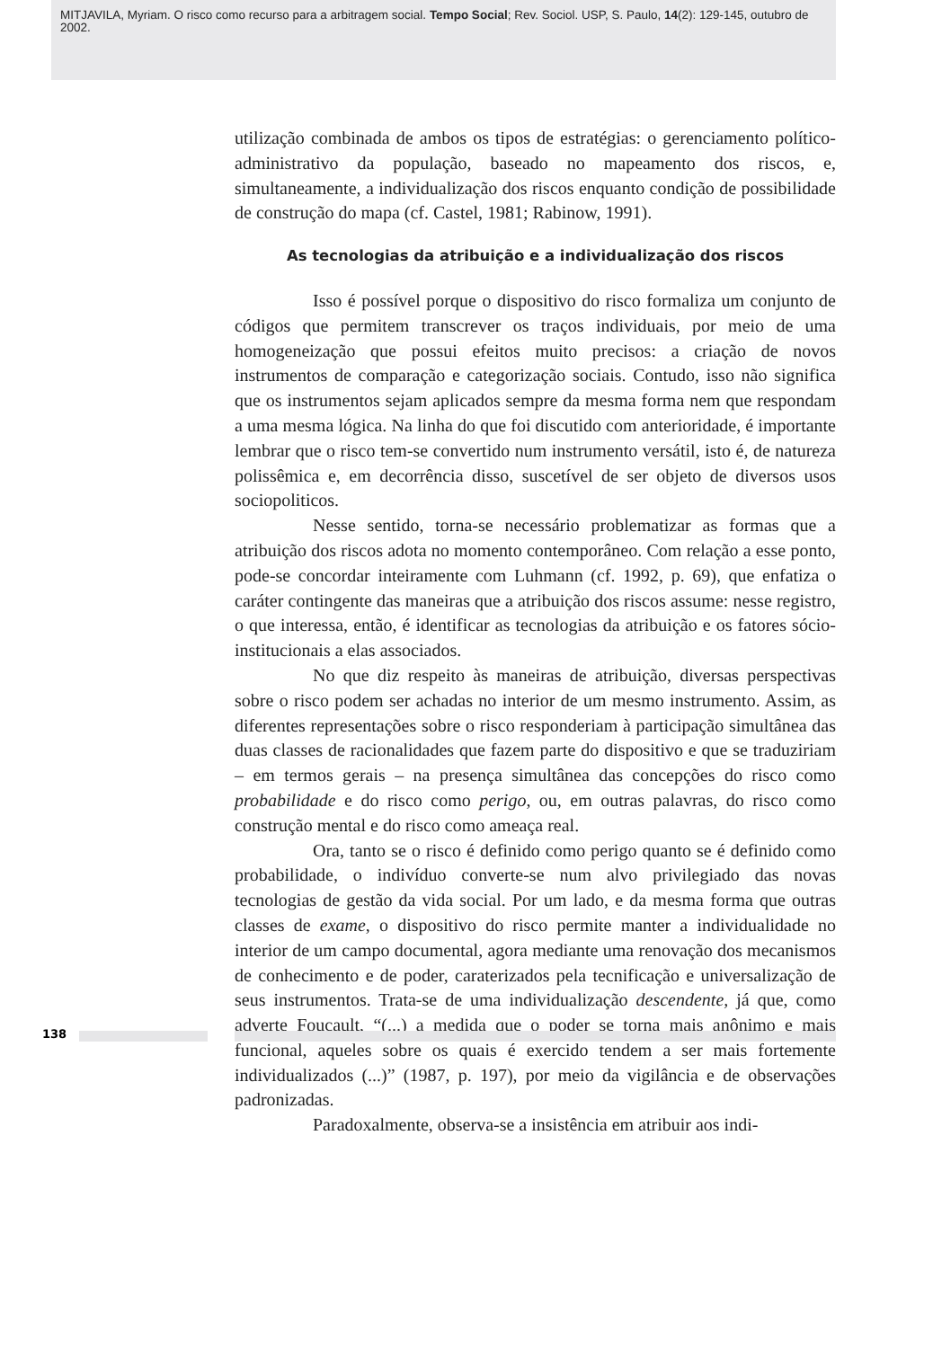MITJAVILA, Myriam. O risco como recurso para a arbitragem social. Tempo Social; Rev. Sociol. USP, S. Paulo, 14(2): 129-145, outubro de 2002.
utilização combinada de ambos os tipos de estratégias: o gerenciamento político-administrativo da população, baseado no mapeamento dos riscos, e, simultaneamente, a individualização dos riscos enquanto condição de possibilidade de construção do mapa (cf. Castel, 1981; Rabinow, 1991).
As tecnologias da atribuição e a individualização dos riscos
Isso é possível porque o dispositivo do risco formaliza um conjunto de códigos que permitem transcrever os traços individuais, por meio de uma homogeneização que possui efeitos muito precisos: a criação de novos instrumentos de comparação e categorização sociais. Contudo, isso não significa que os instrumentos sejam aplicados sempre da mesma forma nem que respondam a uma mesma lógica. Na linha do que foi discutido com anterioridade, é importante lembrar que o risco tem-se convertido num instrumento versátil, isto é, de natureza polissêmica e, em decorrência disso, suscetível de ser objeto de diversos usos sociopoliticos.
Nesse sentido, torna-se necessário problematizar as formas que a atribuição dos riscos adota no momento contemporâneo. Com relação a esse ponto, pode-se concordar inteiramente com Luhmann (cf. 1992, p. 69), que enfatiza o caráter contingente das maneiras que a atribuição dos riscos assume: nesse registro, o que interessa, então, é identificar as tecnologias da atribuição e os fatores sócio-institucionais a elas associados.
No que diz respeito às maneiras de atribuição, diversas perspectivas sobre o risco podem ser achadas no interior de um mesmo instrumento. Assim, as diferentes representações sobre o risco responderiam à participação simultânea das duas classes de racionalidades que fazem parte do dispositivo e que se traduziriam – em termos gerais – na presença simultânea das concepções do risco como probabilidade e do risco como perigo, ou, em outras palavras, do risco como construção mental e do risco como ameaça real.
Ora, tanto se o risco é definido como perigo quanto se é definido como probabilidade, o indivíduo converte-se num alvo privilegiado das novas tecnologias de gestão da vida social. Por um lado, e da mesma forma que outras classes de exame, o dispositivo do risco permite manter a individualidade no interior de um campo documental, agora mediante uma renovação dos mecanismos de conhecimento e de poder, caraterizados pela tecnificação e universalização de seus instrumentos. Trata-se de uma individualização descendente, já que, como adverte Foucault, “(...) a medida que o poder se torna mais anônimo e mais funcional, aqueles sobre os quais é exercido tendem a ser mais fortemente individualizados (...)” (1987, p. 197), por meio da vigilância e de observações padronizadas.
Paradoxalmente, observa-se a insistência em atribuir aos indi-
138